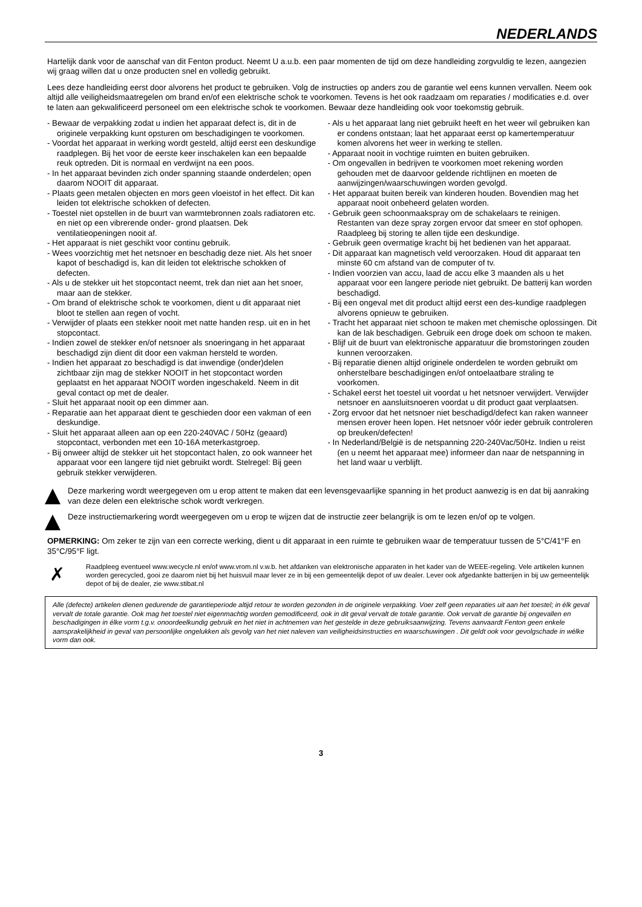NEDERLANDS
Hartelijk dank voor de aanschaf van dit Fenton product. Neemt U a.u.b. een paar momenten de tijd om deze handleiding zorgvuldig te lezen, aangezien wij graag willen dat u onze producten snel en volledig gebruikt.
Lees deze handleiding eerst door alvorens het product te gebruiken. Volg de instructies op anders zou de garantie wel eens kunnen vervallen. Neem ook altijd alle veiligheidsmaatregelen om brand en/of een elektrische schok te voorkomen. Tevens is het ook raadzaam om reparaties / modificaties e.d. over te laten aan gekwalificeerd personeel om een elektrische schok te voorkomen. Bewaar deze handleiding ook voor toekomstig gebruik.
- Bewaar de verpakking zodat u indien het apparaat defect is, dit in de originele verpakking kunt opsturen om beschadigingen te voorkomen.
- Voordat het apparaat in werking wordt gesteld, altijd eerst een deskundige raadplegen. Bij het voor de eerste keer inschakelen kan een bepaalde reuk optreden. Dit is normaal en verdwijnt na een poos.
- In het apparaat bevinden zich onder spanning staande onderdelen; open daarom NOOIT dit apparaat.
- Plaats geen metalen objecten en mors geen vloeistof in het effect. Dit kan leiden tot elektrische schokken of defecten.
- Toestel niet opstellen in de buurt van warmtebronnen zoals radiatoren etc. en niet op een vibrerende onder- grond plaatsen. Dek ventilatieopeningen nooit af.
- Het apparaat is niet geschikt voor continu gebruik.
- Wees voorzichtig met het netsnoer en beschadig deze niet. Als het snoer kapot of beschadigd is, kan dit leiden tot elektrische schokken of defecten.
- Als u de stekker uit het stopcontact neemt, trek dan niet aan het snoer, maar aan de stekker.
- Om brand of elektrische schok te voorkomen, dient u dit apparaat niet bloot te stellen aan regen of vocht.
- Verwijder of plaats een stekker nooit met natte handen resp. uit en in het stopcontact.
- Indien zowel de stekker en/of netsnoer als snoeringang in het apparaat beschadigd zijn dient dit door een vakman hersteld te worden.
- Indien het apparaat zo beschadigd is dat inwendige (onder)delen zichtbaar zijn mag de stekker NOOIT in het stopcontact worden geplaatst en het apparaat NOOIT worden ingeschakeld. Neem in dit geval contact op met de dealer.
- Sluit het apparaat nooit op een dimmer aan.
- Reparatie aan het apparaat dient te geschieden door een vakman of een deskundige.
- Sluit het apparaat alleen aan op een 220-240VAC / 50Hz (geaard) stopcontact, verbonden met een 10-16A meterkastgroep.
- Bij onweer altijd de stekker uit het stopcontact halen, zo ook wanneer het apparaat voor een langere tijd niet gebruikt wordt. Stelregel: Bij geen gebruik stekker verwijderen.
- Als u het apparaat lang niet gebruikt heeft en het weer wil gebruiken kan er condens ontstaan; laat het apparaat eerst op kamertemperatuur komen alvorens het weer in werking te stellen.
- Apparaat nooit in vochtige ruimten en buiten gebruiken.
- Om ongevallen in bedrijven te voorkomen moet rekening worden gehouden met de daarvoor geldende richtlijnen en moeten de aanwijzingen/waarschuwingen worden gevolgd.
- Het apparaat buiten bereik van kinderen houden. Bovendien mag het apparaat nooit onbeheerd gelaten worden.
- Gebruik geen schoonmaakspray om de schakelaars te reinigen. Restanten van deze spray zorgen ervoor dat smeer en stof ophopen. Raadpleeg bij storing te allen tijde een deskundige.
- Gebruik geen overmatige kracht bij het bedienen van het apparaat.
- Dit apparaat kan magnetisch veld veroorzaken. Houd dit apparaat ten minste 60 cm afstand van de computer of tv.
- Indien voorzien van accu, laad de accu elke 3 maanden als u het apparaat voor een langere periode niet gebruikt. De batterij kan worden beschadigd.
- Bij een ongeval met dit product altijd eerst een des-kundige raadplegen alvorens opnieuw te gebruiken.
- Tracht het apparaat niet schoon te maken met chemische oplossingen. Dit kan de lak beschadigen. Gebruik een droge doek om schoon te maken.
- Blijf uit de buurt van elektronische apparatuur die bromstoringen zouden kunnen veroorzaken.
- Bij reparatie dienen altijd originele onderdelen te worden gebruikt om onherstelbare beschadigingen en/of ontoelaatbare straling te voorkomen.
- Schakel eerst het toestel uit voordat u het netsnoer verwijdert. Verwijder netsnoer en aansluitsnoeren voordat u dit product gaat verplaatsen.
- Zorg ervoor dat het netsnoer niet beschadigd/defect kan raken wanneer mensen erover heen lopen. Het netsnoer vóór ieder gebruik controleren op breuken/defecten!
- In Nederland/België is de netspanning 220-240Vac/50Hz. Indien u reist (en u neemt het apparaat mee) informeer dan naar de netspanning in het land waar u verblijft.
Deze markering wordt weergegeven om u erop attent te maken dat een levensgevaarlijke spanning in het product aanwezig is en dat bij aanraking van deze delen een elektrische schok wordt verkregen.
Deze instructiemarkering wordt weergegeven om u erop te wijzen dat de instructie zeer belangrijk is om te lezen en/of op te volgen.
OPMERKING: Om zeker te zijn van een correcte werking, dient u dit apparaat in een ruimte te gebruiken waar de temperatuur tussen de 5°C/41°F en 35°C/95°F ligt.
✗
Raadpleeg eventueel www.wecycle.nl en/of www.vrom.nl v.w.b. het afdanken van elektronische apparaten in het kader van de WEEE-regeling. Vele artikelen kunnen worden gerecycled, gooi ze daarom niet bij het huisvuil maar lever ze in bij een gemeentelijk depot of uw dealer. Lever ook afgedankte batterijen in bij uw gemeentelijk depot of bij de dealer, zie www.stibat.nl
Alle (defecte) artikelen dienen gedurende de garantieperiode altijd retour te worden gezonden in de originele verpakking. Voer zelf geen reparaties uit aan het toestel; in élk geval vervalt de totale garantie. Ook mag het toestel niet eigenmachtig worden gemodificeerd, ook in dit geval vervalt de totale garantie. Ook vervalt de garantie bij ongevallen en beschadigingen in élke vorm t.g.v. onoordeelkundig gebruik en het niet in achtnemen van het gestelde in deze gebruiksaanwijzing. Tevens aanvaardt Fenton geen enkele aansprakelijkheid in geval van persoonlijke ongelukken als gevolg van het niet naleven van veiligheidsinstructies en waarschuwingen . Dit geldt ook voor gevolgschade in wélke vorm dan ook.
3